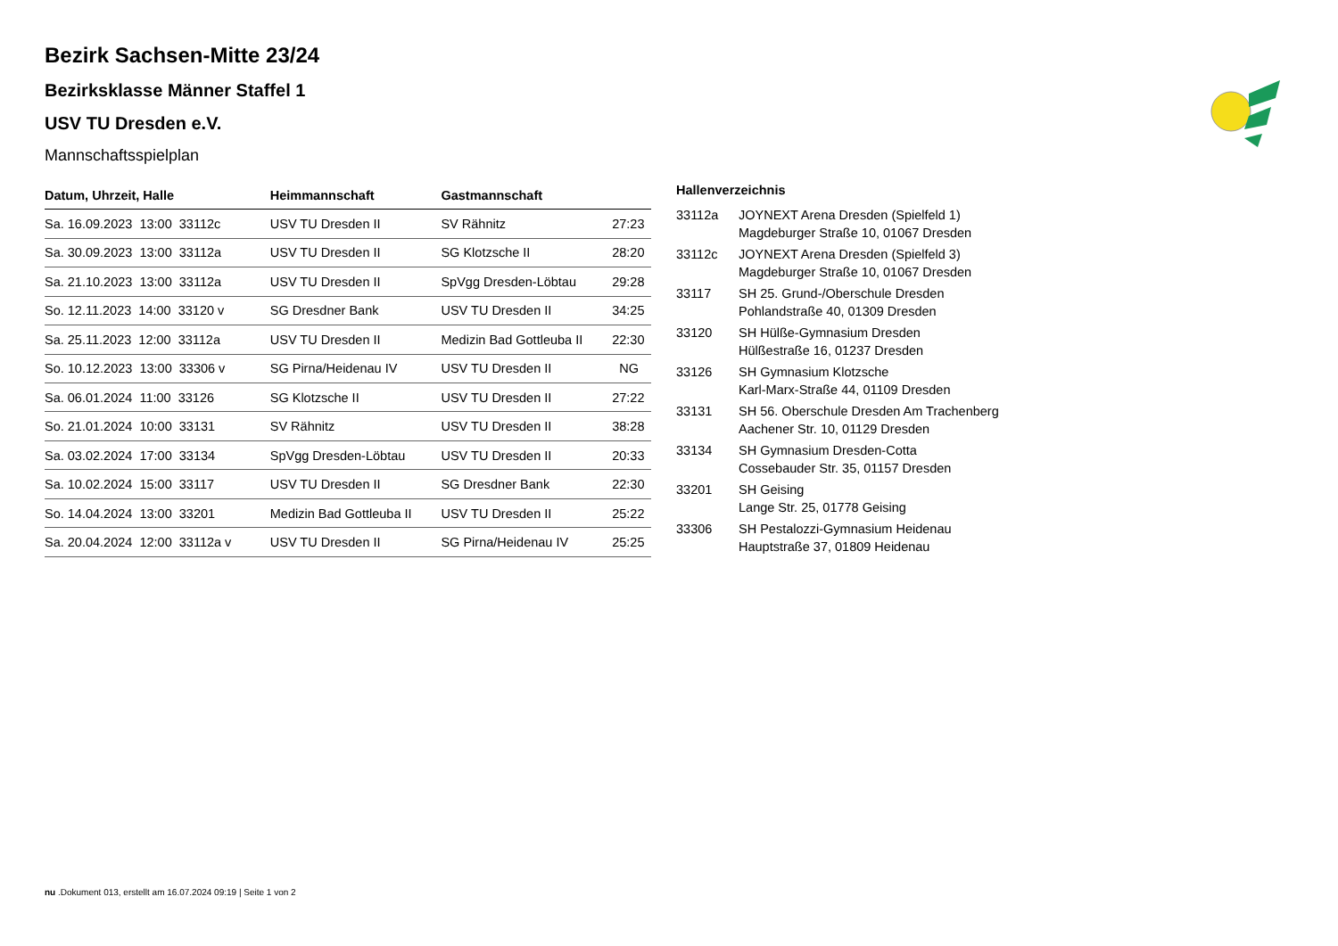Bezirk Sachsen-Mitte 23/24
Bezirksklasse Männer Staffel 1
USV TU Dresden e.V.
Mannschaftsspielplan
| Datum, Uhrzeit, Halle | Heimmannschaft | Gastmannschaft | |
| --- | --- | --- | --- |
| Sa. 16.09.2023 13:00 33112c | USV TU Dresden II | SV Rähnitz | 27:23 |
| Sa. 30.09.2023 13:00 33112a | USV TU Dresden II | SG Klotzsche II | 28:20 |
| Sa. 21.10.2023 13:00 33112a | USV TU Dresden II | SpVgg Dresden-Löbtau | 29:28 |
| So. 12.11.2023 14:00 33120 v | SG Dresdner Bank | USV TU Dresden II | 34:25 |
| Sa. 25.11.2023 12:00 33112a | USV TU Dresden II | Medizin Bad Gottleuba II | 22:30 |
| So. 10.12.2023 13:00 33306 v | SG Pirna/Heidenau IV | USV TU Dresden II | NG |
| Sa. 06.01.2024 11:00 33126 | SG Klotzsche II | USV TU Dresden II | 27:22 |
| So. 21.01.2024 10:00 33131 | SV Rähnitz | USV TU Dresden II | 38:28 |
| Sa. 03.02.2024 17:00 33134 | SpVgg Dresden-Löbtau | USV TU Dresden II | 20:33 |
| Sa. 10.02.2024 15:00 33117 | USV TU Dresden II | SG Dresdner Bank | 22:30 |
| So. 14.04.2024 13:00 33201 | Medizin Bad Gottleuba II | USV TU Dresden II | 25:22 |
| Sa. 20.04.2024 12:00 33112a v | USV TU Dresden II | SG Pirna/Heidenau IV | 25:25 |
| Hallenverzeichnis | |
| --- | --- |
| 33112a | JOYNEXT Arena Dresden (Spielfeld 1) Magdeburger Straße 10, 01067 Dresden |
| 33112c | JOYNEXT Arena Dresden (Spielfeld 3) Magdeburger Straße 10, 01067 Dresden |
| 33117 | SH 25. Grund-/Oberschule Dresden Pohlandstraße 40, 01309 Dresden |
| 33120 | SH Hülße-Gymnasium Dresden Hülßestraße 16, 01237 Dresden |
| 33126 | SH Gymnasium Klotzsche Karl-Marx-Straße 44, 01109 Dresden |
| 33131 | SH 56. Oberschule Dresden Am Trachenberg Aachener Str. 10, 01129 Dresden |
| 33134 | SH Gymnasium Dresden-Cotta Cossebauder Str. 35, 01157 Dresden |
| 33201 | SH Geising Lange Str. 25, 01778 Geising |
| 33306 | SH Pestalozzi-Gymnasium Heidenau Hauptstraße 37, 01809 Heidenau |
nu .Dokument 013, erstellt am 16.07.2024 09:19 | Seite 1 von 2